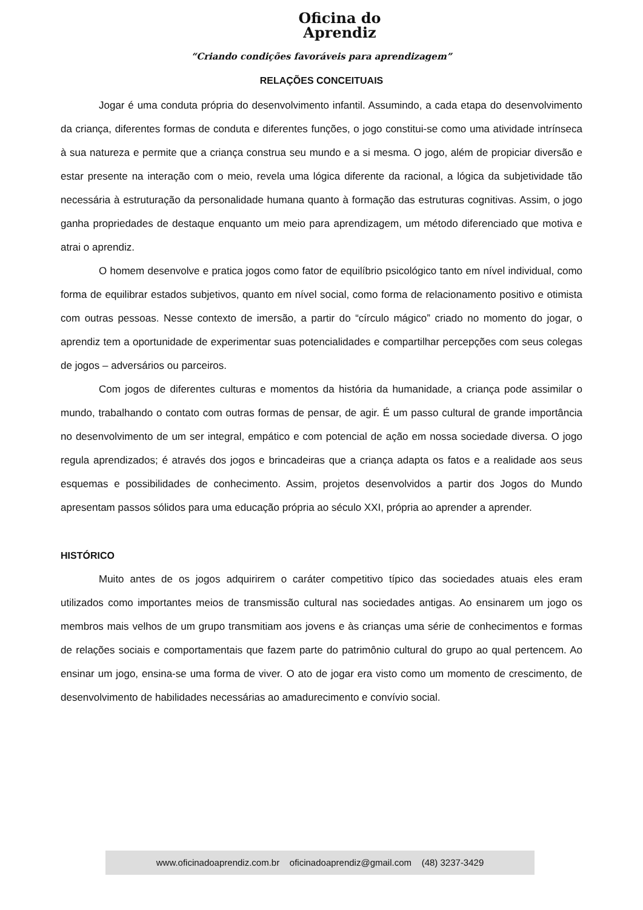Oficina do
Aprendiz
“Criando condições favoráveis para aprendizagem”
RELAÇÕES CONCEITUAIS
Jogar é uma conduta própria do desenvolvimento infantil. Assumindo, a cada etapa do desenvolvimento da criança, diferentes formas de conduta e diferentes funções, o jogo constitui-se como uma atividade intrínseca à sua natureza e permite que a criança construa seu mundo e a si mesma. O jogo, além de propiciar diversão e estar presente na interação com o meio, revela uma lógica diferente da racional, a lógica da subjetividade tão necessária à estruturação da personalidade humana quanto à formação das estruturas cognitivas. Assim, o jogo ganha propriedades de destaque enquanto um meio para aprendizagem, um método diferenciado que motiva e atrai o aprendiz.
O homem desenvolve e pratica jogos como fator de equilíbrio psicológico tanto em nível individual, como forma de equilibrar estados subjetivos, quanto em nível social, como forma de relacionamento positivo e otimista com outras pessoas. Nesse contexto de imersão, a partir do “círculo mágico” criado no momento do jogar, o aprendiz tem a oportunidade de experimentar suas potencialidades e compartilhar percepções com seus colegas de jogos – adversários ou parceiros.
Com jogos de diferentes culturas e momentos da história da humanidade, a criança pode assimilar o mundo, trabalhando o contato com outras formas de pensar, de agir. É um passo cultural de grande importância no desenvolvimento de um ser integral, empático e com potencial de ação em nossa sociedade diversa. O jogo regula aprendizados; é através dos jogos e brincadeiras que a criança adapta os fatos e a realidade aos seus esquemas e possibilidades de conhecimento. Assim, projetos desenvolvidos a partir dos Jogos do Mundo apresentam passos sólidos para uma educação própria ao século XXI, própria ao aprender a aprender.
HISTÓRICO
Muito antes de os jogos adquirirem o caráter competitivo típico das sociedades atuais eles eram utilizados como importantes meios de transmissão cultural nas sociedades antigas. Ao ensinarem um jogo os membros mais velhos de um grupo transmitiam aos jovens e às crianças uma série de conhecimentos e formas de relações sociais e comportamentais que fazem parte do patrimônio cultural do grupo ao qual pertencem. Ao ensinar um jogo, ensina-se uma forma de viver. O ato de jogar era visto como um momento de crescimento, de desenvolvimento de habilidades necessárias ao amadurecimento e convívio social.
www.oficinadoaprendiz.com.br oficinadoaprendiz@gmail.com (48) 3237-3429